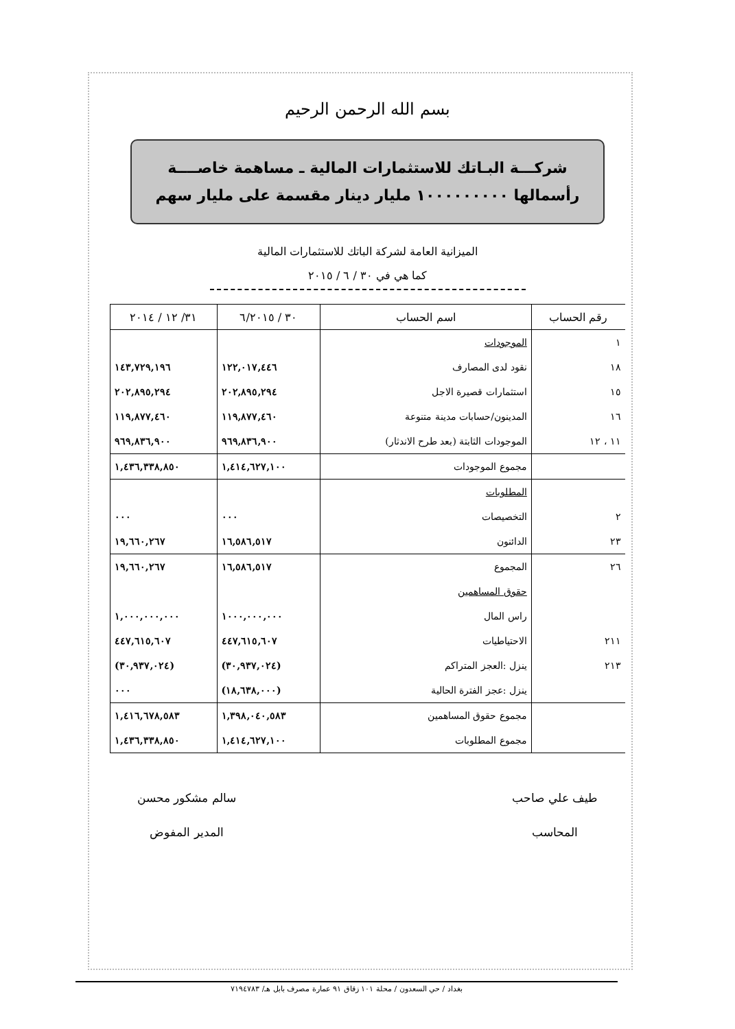بسم الله الرحمن الرحيم
شركـــة البـاتك للاستثمارات المالية ـ مساهمة خاصــــة
رأسمالها ١٠٠٠٠٠٠٠٠٠ مليار دينار مقسمة على مليار سهم
الميزانية العامة لشركة الباتك للاستثمارات المالية
كما هي في ٣٠ / ٦ / ٢٠١٥
| رقم الحساب | اسم الحساب | ٣٠ / ٦/٢٠١٥ | ٣١/ ١٢ / ٢٠١٤ |
| --- | --- | --- | --- |
| ١ | الموجودات | | |
| ١٨ | نقود لدى المصارف | ١٢٢,٠١٧,٤٤٦ | ١٤٣,٧٢٩,١٩٦ |
| ١٥ | استثمارات قصيرة الاجل | ٢٠٢,٨٩٥,٢٩٤ | ٢٠٢,٨٩٥,٢٩٤ |
| ١٦ | المدينون/حسابات مدينة متنوعة | ١١٩,٨٧٧,٤٦٠ | ١١٩,٨٧٧,٤٦٠ |
| ١١ ، ١٢ | الموجودات الثابتة (بعد طرح الاندثار) | ٩٦٩,٨٣٦,٩٠٠ | ٩٦٩,٨٣٦,٩٠٠ |
| | مجموع الموجودات | ١,٤١٤,٦٢٧,١٠٠ | ١,٤٣٦,٣٣٨,٨٥٠ |
| | المطلوبات | | |
| ٢ | التخصيصات | ٠٠٠ | ٠٠٠ |
| ٢٣ | الدائنون | ١٦,٥٨٦,٥١٧ | ١٩,٦٦٠,٢٦٧ |
| ٢٦ | المجموع | ١٦,٥٨٦,٥١٧ | ١٩,٦٦٠,٢٦٧ |
| | حقوق المساهمين | | |
| | راس المال | ١٠٠٠,٠٠٠,٠٠٠ | ١,٠٠٠,٠٠٠,٠٠٠ |
| ٢١١ | الاحتياطيات | ٤٤٧,٦١٥,٦٠٧ | ٤٤٧,٦١٥,٦٠٧ |
| ٢١٣ | ينزل :العجز المتراكم | (٣٠,٩٣٧,٠٢٤) | (٣٠,٩٣٧,٠٢٤) |
| | ينزل :عجز الفترة الحالية | (١٨,٦٣٨,٠٠٠) | ٠٠٠ |
| | مجموع حقوق المساهمين | ١,٣٩٨,٠٤٠,٥٨٣ | ١,٤١٦,٦٧٨,٥٨٣ |
| | مجموع المطلوبات | ١,٤١٤,٦٢٧,١٠٠ | ١,٤٣٦,٣٣٨,٨٥٠ |
طيف علي صاحب
المحاسب
سالم مشكور محسن
المدير المفوض
بغداد / حي السعدون / محلة ١٠١ زقاق ٩١ عمارة مصرف بابل هـ/ ٧١٩٤٧٨٣